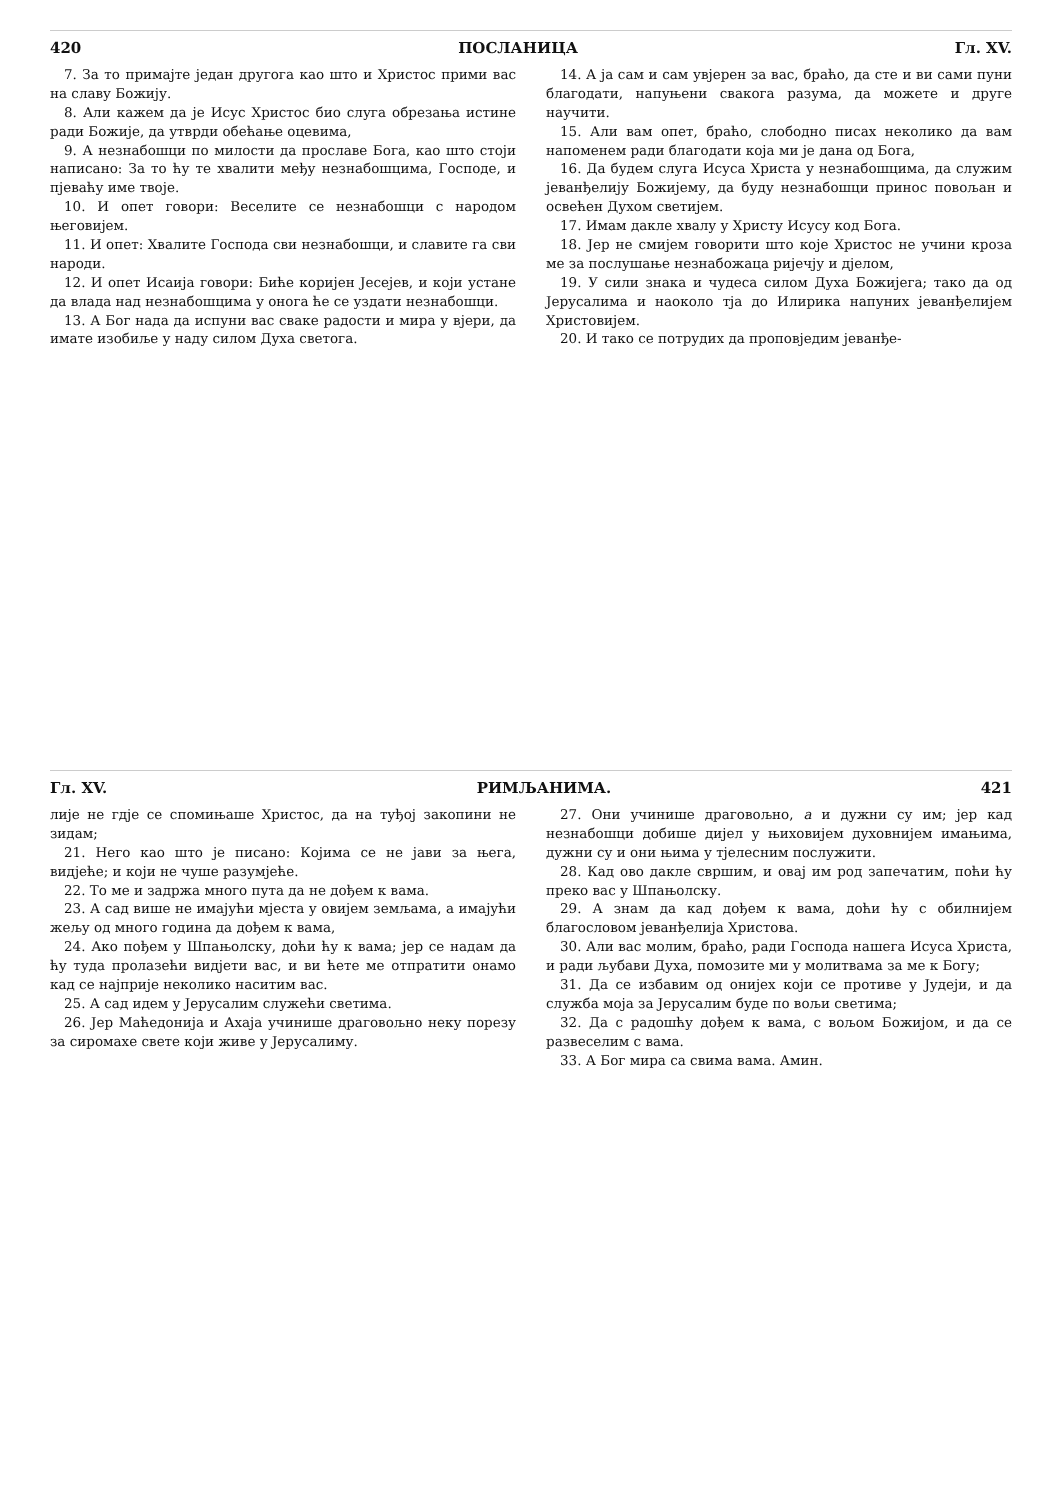420 ПОСЛАНИЦА Гл. XV.
7. За то примајте један другога као што и Христос прими вас на славу Божију.
8. Али кажем да је Исус Христос био слуга обрезања истине ради Божије, да утврди обећање оцевима,
9. А незнабошци по милости да прославе Бога, као што стоји написано: За то ћу те хвалити међу незнабошцима, Господе, и пјеваћу име твоје.
10. И опет говори: Веселите се незнабошци с народом његовијем.
11. И опет: Хвалите Господа сви незнабошци, и славите га сви народи.
12. И опет Исаија говори: Биће коријен Јесејев, и који устане да влада над незнабошцима у онога ће се уздати незнабошци.
13. А Бог нада да испуни вас сваке радости и мира у вјери, да имате изобиље у наду силом Духа светога.
14. А ја сам и сам увјерен за вас, браћо, да сте и ви сами пуни благодати, напуњени свакога разума, да можете и друге научити.
15. Али вам опет, браћо, слободно писах неколико да вам напоменем ради благодати која ми је дана од Бога,
16. Да будем слуга Исуса Христа у незнабошцима, да служим јеванђелију Божијему, да буду незнабошци принос повољан и освећен Духом светијем.
17. Имам дакле хвалу у Христу Исусу код Бога.
18. Јер не смијем говорити што које Христос не учини кроза ме за послушање незнабожаца ријечју и дјелом,
19. У сили знака и чудеса силом Духа Божијега; тако да од Јерусалима и наоколо тја до Илирика напуних јеванђелијем Христовијем.
20. И тако се потрудих да проповједим јеванђе-
Гл. XV. РИМЉАНИМА. 421
лије не гдје се спомињаше Христос, да на туђој закопини не зидам;
21. Него као што је писано: Којима се не јави за њега, видјеће; и који не чуше разумјеће.
22. То ме и задржа много пута да не дођем к вама.
23. А сад више не имајући мјеста у овијем земљама, а имајући жељу од много година да дођем к вама,
24. Ако пођем у Шпањолску, доћи ћу к вама; јер се надам да ћу туда пролазећи видјети вас, и ви ћете ме отпратити онамо кад се најприје неколико наситим вас.
25. А сад идем у Јерусалим служећи светима.
26. Јер Маћедонија и Ахаја учинише драговољно неку порезу за сиромахе свете који живе у Јерусалиму.
27. Они учинише драговољно, а и дужни су им; јер кад незнабошци добише дијел у њиховијем духовнијем имањима, дужни су и они њима у тјелесним послужити.
28. Кад ово дакле свршим, и овај им род запечатим, поћи ћу преко вас у Шпањолску.
29. А знам да кад дођем к вама, доћи ћу с обилнијем благословом јеванђелија Христова.
30. Али вас молим, браћо, ради Господа нашега Исуса Христа, и ради љубави Духа, помозите ми у молитвама за ме к Богу;
31. Да се избавим од онијех који се противе у Јудеји, и да служба моја за Јерусалим буде по вољи светима;
32. Да с радошћу дођем к вама, с вољом Божијом, и да се развеселим с вама.
33. А Бог мира са свима вама. Амин.